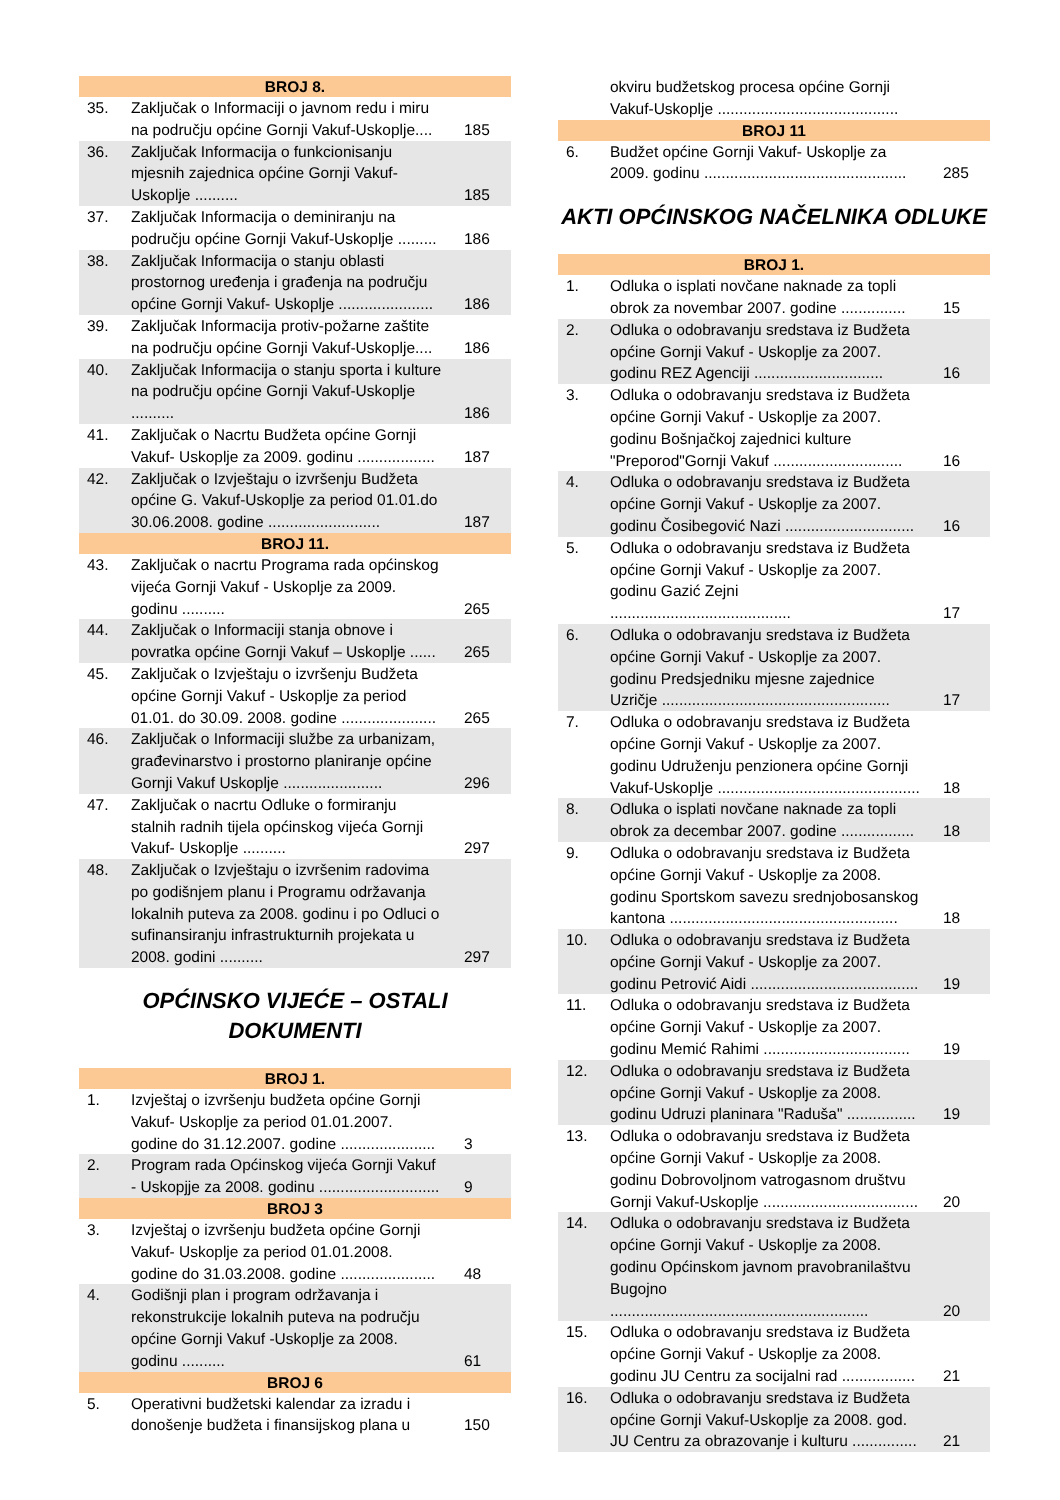| BROJ 8. | | |
| --- | --- | --- |
| 35. | Zaključak o Informaciji o javnom redu i miru na području općine Gornji Vakuf-Uskoplje.... | 185 |
| 36. | Zaključak Informacija o funkcionisanju mjesnih zajednica općine Gornji Vakuf-Uskoplje .......... | 185 |
| 37. | Zaključak Informacija o deminiranju na području općine Gornji Vakuf-Uskoplje ......... | 186 |
| 38. | Zaključak Informacija o stanju oblasti prostornog uređenja i građenja na području općine Gornji Vakuf- Uskoplje ...................... | 186 |
| 39. | Zaključak Informacija protiv-požarne zaštite na području općine Gornji Vakuf-Uskoplje.... | 186 |
| 40. | Zaključak Informacija o stanju sporta i kulture na području općine Gornji Vakuf-Uskoplje .......... | 186 |
| 41. | Zaključak o Nacrtu Budžeta općine Gornji Vakuf- Uskoplje za 2009. godinu .................. | 187 |
| 42. | Zaključak o Izvještaju o izvršenju Budžeta općine G. Vakuf-Uskoplje za period 01.01.do 30.06.2008. godine .......................... | 187 |
| BROJ 11. | | |
| 43. | Zaključak o nacrtu Programa rada općinskog vijeća Gornji Vakuf - Uskoplje za 2009. godinu .......... | 265 |
| 44. | Zaključak o Informaciji stanja obnove i povratka općine Gornji Vakuf – Uskoplje ...... | 265 |
| 45. | Zaključak o Izvještaju o izvršenju Budžeta općine Gornji Vakuf - Uskoplje za period 01.01. do 30.09. 2008. godine ...................... | 265 |
| 46. | Zaključak o Informaciji službe za urbanizam, građevinarstvo i prostorno planiranje općine Gornji Vakuf Uskoplje ....................... | 296 |
| 47. | Zaključak o nacrtu Odluke o formiranju stalnih radnih tijela općinskog vijeća Gornji Vakuf- Uskoplje .......... | 297 |
| 48. | Zaključak o Izvještaju o izvršenim radovima po godišnjem planu i Programu održavanja lokalnih puteva za 2008. godinu i po Odluci o sufinansiranju infrastrukturnih projekata u 2008. godini .......... | 297 |
OPĆINSKO VIJEĆE – OSTALI DOKUMENTI
| BROJ 1. | | |
| --- | --- | --- |
| 1. | Izvještaj o izvršenju budžeta općine Gornji Vakuf- Uskoplje za period 01.01.2007. godine do 31.12.2007. godine ...................... | 3 |
| 2. | Program rada Općinskog vijeća Gornji Vakuf - Uskopjje za 2008. godinu ............................ | 9 |
| BROJ 3 | | |
| 3. | Izvještaj o izvršenju budžeta općine Gornji Vakuf- Uskoplje za period 01.01.2008. godine do 31.03.2008. godine ...................... | 48 |
| 4. | Godišnji plan i program održavanja i rekonstrukcije lokalnih puteva na području općine Gornji Vakuf -Uskoplje za 2008. godinu .......... | 61 |
| BROJ 6 | | |
| 5. | Operativni budžetski kalendar za izradu i donošenje budžeta i finansijskog plana u | 150 |
| | okviru budžetskog procesa općine Gornji Vakuf-Uskoplje .......................................... | |
| BROJ 11 | | |
| 6. | Budžet općine Gornji Vakuf- Uskoplje za 2009. godinu ............................................... | 285 |
AKTI OPĆINSKOG NAČELNIKA ODLUKE
| BROJ 1. | | |
| --- | --- | --- |
| 1. | Odluka o isplati novčane naknade za topli obrok za novembar 2007. godine ............... | 15 |
| 2. | Odluka o odobravanju sredstava iz Budžeta općine Gornji Vakuf - Uskoplje za 2007. godinu REZ Agenciji .............................. | 16 |
| 3. | Odluka o odobravanju sredstava iz Budžeta općine Gornji Vakuf - Uskoplje za 2007. godinu Bošnjačkoj zajednici kulture "Preporod"Gornji Vakuf .............................. | 16 |
| 4. | Odluka o odobravanju sredstava iz Budžeta općine Gornji Vakuf - Uskoplje za 2007. godinu Čosibegović Nazi .............................. | 16 |
| 5. | Odluka o odobravanju sredstava iz Budžeta općine Gornji Vakuf - Uskoplje za 2007. godinu Gazić Zejni .......................................... | 17 |
| 6. | Odluka o odobravanju sredstava iz Budžeta općine Gornji Vakuf - Uskoplje za 2007. godinu Predsjedniku mjesne zajednice Uzričje ..................................................... | 17 |
| 7. | Odluka o odobravanju sredstava iz Budžeta općine Gornji Vakuf - Uskoplje za 2007. godinu Udruženju penzionera općine Gornji Vakuf-Uskoplje ............................................... | 18 |
| 8. | Odluka o isplati novčane naknade za topli obrok za decembar 2007. godine ................. | 18 |
| 9. | Odluka o odobravanju sredstava iz Budžeta općine Gornji Vakuf - Uskoplje za 2008. godinu Sportskom savezu srednjobosanskog kantona ..................................................... | 18 |
| 10. | Odluka o odobravanju sredstava iz Budžeta općine Gornji Vakuf - Uskoplje za 2007. godinu Petrović Aidi ....................................... | 19 |
| 11. | Odluka o odobravanju sredstava iz Budžeta općine Gornji Vakuf - Uskoplje za 2007. godinu Memić Rahimi .................................. | 19 |
| 12. | Odluka o odobravanju sredstava iz Budžeta općine Gornji Vakuf - Uskoplje za 2008. godinu Udruzi planinara "Raduša" ................ | 19 |
| 13. | Odluka o odobravanju sredstava iz Budžeta općine Gornji Vakuf - Uskoplje za 2008. godinu Dobrovoljnom vatrogasnom društvu Gornji Vakuf-Uskoplje .................................... | 20 |
| 14. | Odluka o odobravanju sredstava iz Budžeta općine Gornji Vakuf - Uskoplje za 2008. godinu Općinskom javnom pravobranilaštvu Bugojno ............................................................ | 20 |
| 15. | Odluka o odobravanju sredstava iz Budžeta općine Gornji Vakuf - Uskoplje za 2008. godinu JU Centru za socijalni rad ................. | 21 |
| 16. | Odluka o odobravanju sredstava iz Budžeta općine Gornji Vakuf-Uskoplje za 2008. god. JU Centru za obrazovanje i kulturu ............... | 21 |